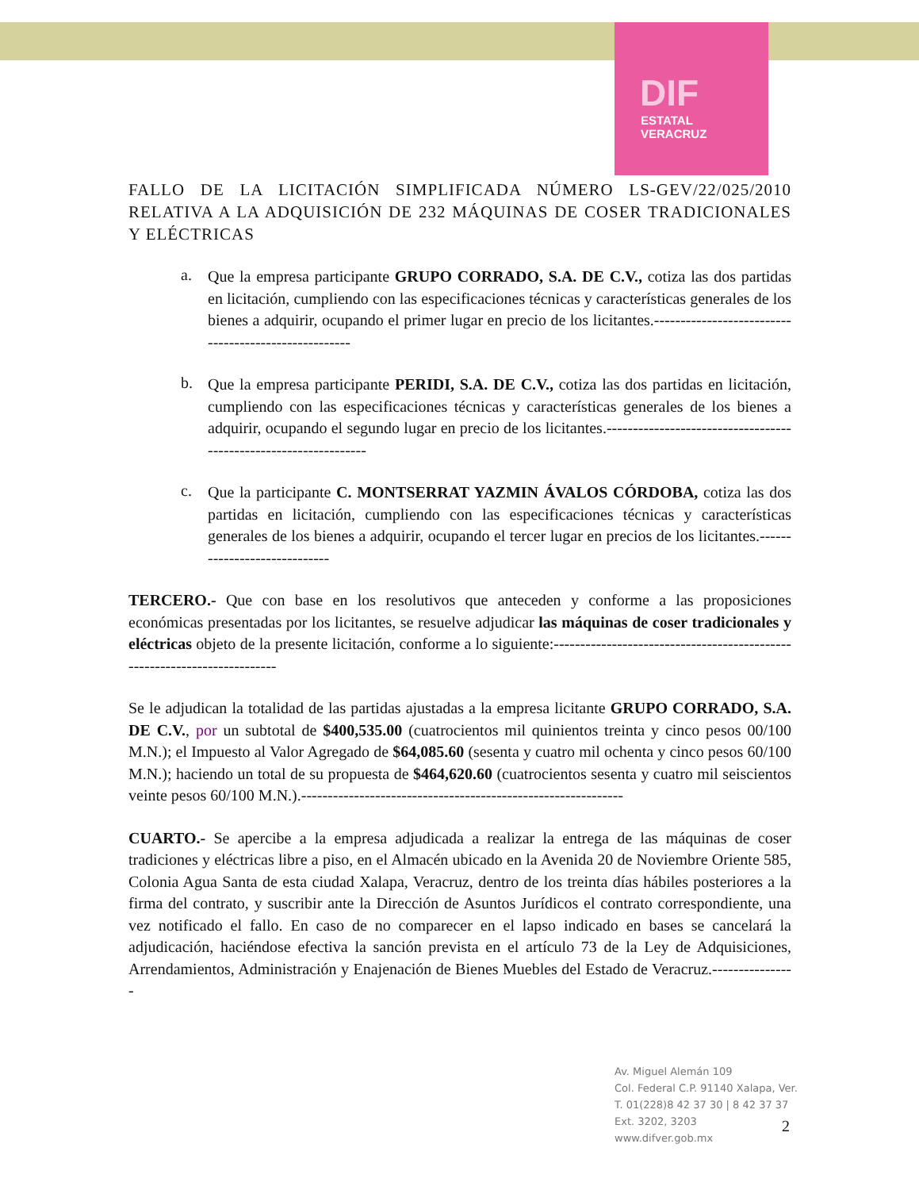DIF
ESTATAL
VERACRUZ
FALLO DE LA LICITACIÓN SIMPLIFICADA NÚMERO LS-GEV/22/025/2010 RELATIVA A LA ADQUISICIÓN DE 232 MÁQUINAS DE COSER TRADICIONALES Y ELÉCTRICAS
a.
Que la empresa participante GRUPO CORRADO, S.A. DE C.V., cotiza las dos partidas en licitación, cumpliendo con las especificaciones técnicas y características generales de los bienes a adquirir, ocupando el primer lugar en precio de los licitantes.-----------------------------------------------------
b.
Que la empresa participante PERIDI, S.A. DE C.V., cotiza las dos partidas en licitación, cumpliendo con las especificaciones técnicas y características generales de los bienes a adquirir, ocupando el segundo lugar en precio de los licitantes.-----------------------------------------------------------------
c.
Que la participante C. MONTSERRAT YAZMIN ÁVALOS CÓRDOBA, cotiza las dos partidas en licitación, cumpliendo con las especificaciones técnicas y características generales de los bienes a adquirir, ocupando el tercer lugar en precios de los licitantes.-----------------------------
TERCERO.- Que con base en los resolutivos que anteceden y conforme a las proposiciones económicas presentadas por los licitantes, se resuelve adjudicar las máquinas de coser tradicionales y eléctricas objeto de la presente licitación, conforme a lo siguiente:-------------------------------------------------------------------------
Se le adjudican la totalidad de las partidas ajustadas a la empresa licitante GRUPO CORRADO, S.A. DE C.V., por un subtotal de $400,535.00 (cuatrocientos mil quinientos treinta y cinco pesos 00/100 M.N.); el Impuesto al Valor Agregado de $64,085.60 (sesenta y cuatro mil ochenta y cinco pesos 60/100 M.N.); haciendo un total de su propuesta de $464,620.60 (cuatrocientos sesenta y cuatro mil seiscientos veinte pesos 60/100 M.N.).-------------------------------------------------------------
CUARTO.- Se apercibe a la empresa adjudicada a realizar la entrega de las máquinas de coser tradiciones y eléctricas libre a piso, en el Almacén ubicado en la Avenida 20 de Noviembre Oriente 585, Colonia Agua Santa de esta ciudad Xalapa, Veracruz, dentro de los treinta días hábiles posteriores a la firma del contrato, y suscribir ante la Dirección de Asuntos Jurídicos el contrato correspondiente, una vez notificado el fallo. En caso de no comparecer en el lapso indicado en bases se cancelará la adjudicación, haciéndose efectiva la sanción prevista en el artículo 73 de la Ley de Adquisiciones, Arrendamientos, Administración y Enajenación de Bienes Muebles del Estado de Veracruz.----------------
Av. Miguel Alemán 109
Col. Federal C.P. 91140 Xalapa, Ver.
T. 01(228)8 42 37 30 | 8 42 37 37
Ext. 3202, 3203
www.difver.gob.mx
2